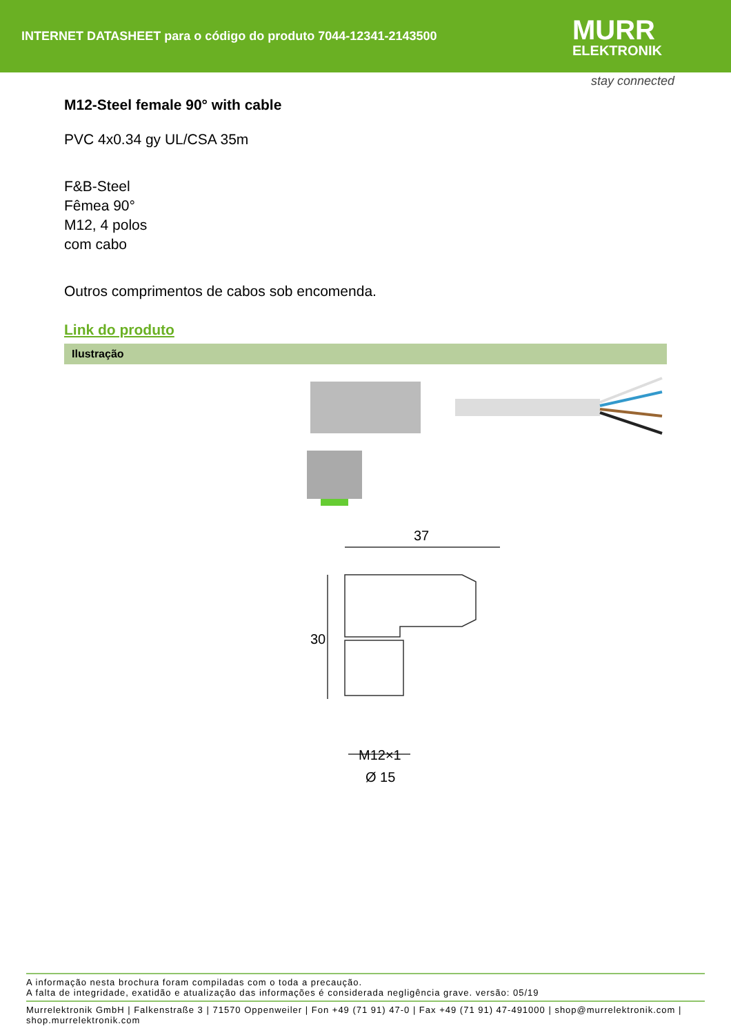INTERNET DATASHEET para o código do produto 7044-12341-2143500
MURR
ELEKTRONIK
stay connected
M12-Steel female 90° with cable
PVC 4x0.34 gy UL/CSA 35m
F&B-Steel
Fêmea 90°
M12, 4 polos
com cabo
Outros comprimentos de cabos sob encomenda.
Link do produto
Ilustração
37
30
M12×1
Ø 15
A informação nesta brochura foram compiladas com o toda a precaução.
A falta de integridade, exatidão e atualização das informações é considerada negligência grave. versão: 05/19
Murrelektronik GmbH | Falkenstraße 3 | 71570 Oppenweiler | Fon +49 (71 91) 47-0 | Fax +49 (71 91) 47-491000 | shop@murrelektronik.com | shop.murrelektronik.com